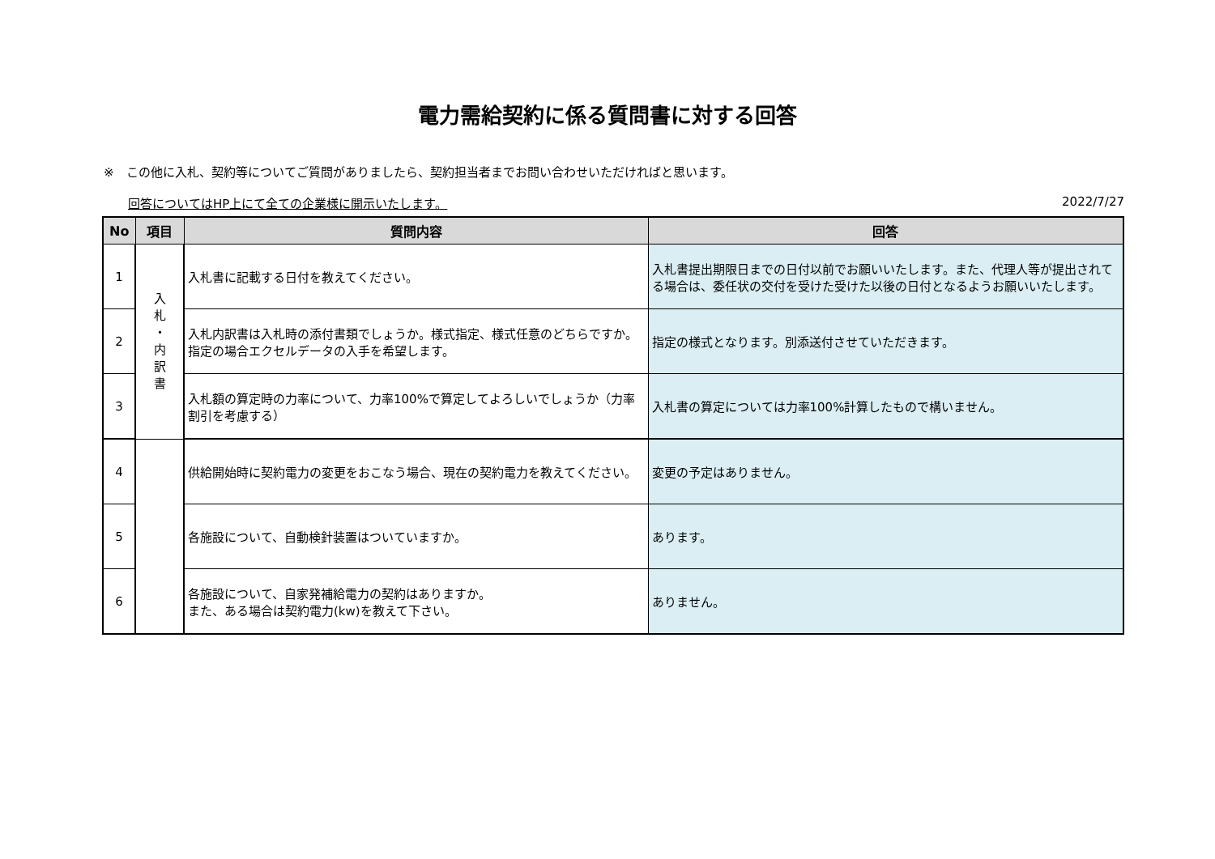電力需給契約に係る質問書に対する回答
※　この他に入札、契約等についてご質問がありましたら、契約担当者までお問い合わせいただければと思います。
回答についてはHP上にて全ての企業様に開示いたします。 2022/7/27
| No | 項目 | 質問内容 | 回答 |
| --- | --- | --- | --- |
| 1 | 入 札 ・ 内 訳 書 | 入札書に記載する日付を教えてください。 | 入札書提出期限日までの日付以前でお願いいたします。また、代理人等が提出されてる場合は、委任状の交付を受けた受けた以後の日付となるようお願いいたします。 |
| 2 | | 入札内訳書は入札時の添付書類でしょうか。様式指定、様式任意のどちらですか。指定の場合エクセルデータの入手を希望します。 | 指定の様式となります。別添送付させていただきます。 |
| 3 | | 入札額の算定時の力率について、力率100%で算定してよろしいでしょうか（力率割引を考慮する） | 入札書の算定については力率100%計算したもので構いません。 |
| 4 | | 供給開始時に契約電力の変更をおこなう場合、現在の契約電力を教えてください。 | 変更の予定はありません。 |
| 5 | | 各施設について、自動検針装置はついていますか。 | あります。 |
| 6 | | 各施設について、自家発補給電力の契約はありますか。 また、ある場合は契約電力(kw)を教えて下さい。 | ありません。 |